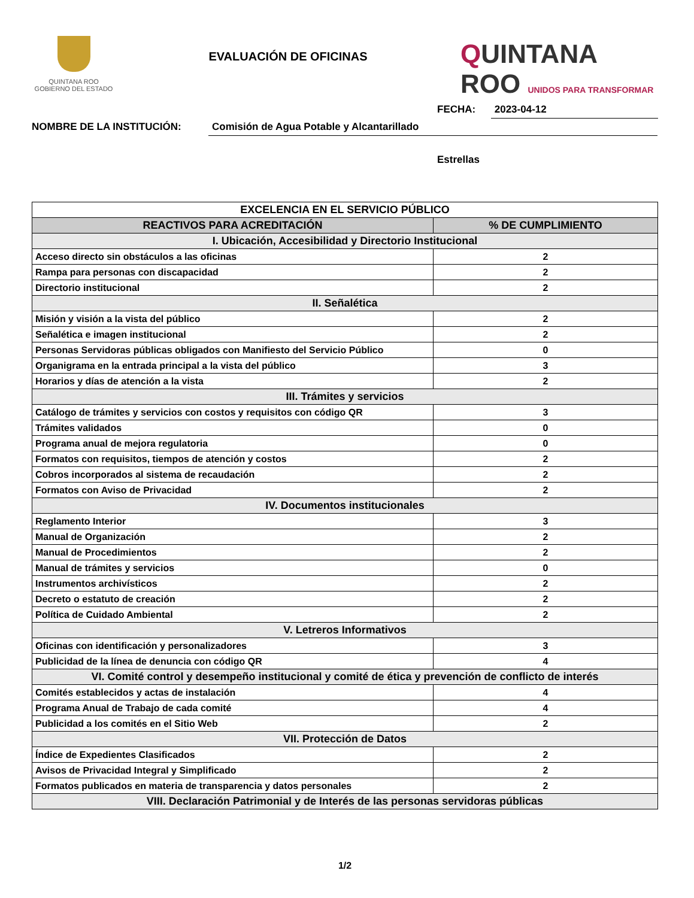QUINTANA ROO
GOBIERNO DEL ESTADO
EVALUACIÓN DE OFICINAS
QUINTANA
ROO UNIDOS PARA TRANSFORMAR
FECHA: 2023-04-12
NOMBRE DE LA INSTITUCIÓN: Comisión de Agua Potable y Alcantarillado
Estrellas
| EXCELENCIA EN EL SERVICIO PÚBLICO | |
| --- | --- |
| REACTIVOS PARA ACREDITACIÓN | % DE CUMPLIMIENTO |
| I. Ubicación, Accesibilidad y Directorio Institucional | |
| Acceso directo sin obstáculos a las oficinas | 2 |
| Rampa para personas con discapacidad | 2 |
| Directorio institucional | 2 |
| II. Señalética | |
| Misión y visión a la vista del público | 2 |
| Señalética e imagen institucional | 2 |
| Personas Servidoras públicas obligados con Manifiesto del Servicio Público | 0 |
| Organigrama en la entrada principal a la vista del público | 3 |
| Horarios y días de atención a la vista | 2 |
| III. Trámites y servicios | |
| Catálogo de trámites y servicios con costos y requisitos con código QR | 3 |
| Trámites validados | 0 |
| Programa anual de mejora regulatoria | 0 |
| Formatos con requisitos, tiempos de atención y costos | 2 |
| Cobros incorporados al sistema de recaudación | 2 |
| Formatos con Aviso de Privacidad | 2 |
| IV. Documentos institucionales | |
| Reglamento Interior | 3 |
| Manual de Organización | 2 |
| Manual de Procedimientos | 2 |
| Manual de trámites y servicios | 0 |
| Instrumentos archivísticos | 2 |
| Decreto o estatuto de creación | 2 |
| Política de Cuidado Ambiental | 2 |
| V. Letreros Informativos | |
| Oficinas con identificación y personalizadores | 3 |
| Publicidad de la línea de denuncia con código QR | 4 |
| VI. Comité control y desempeño institucional y comité de ética y prevención de conflicto de interés | |
| Comités establecidos y actas de instalación | 4 |
| Programa Anual de Trabajo de cada comité | 4 |
| Publicidad a los comités en el Sitio Web | 2 |
| VII. Protección de Datos | |
| Índice de Expedientes Clasificados | 2 |
| Avisos de Privacidad Integral y Simplificado | 2 |
| Formatos publicados en materia de transparencia y datos personales | 2 |
| VIII. Declaración Patrimonial y de Interés de las personas servidoras públicas | |
1/2